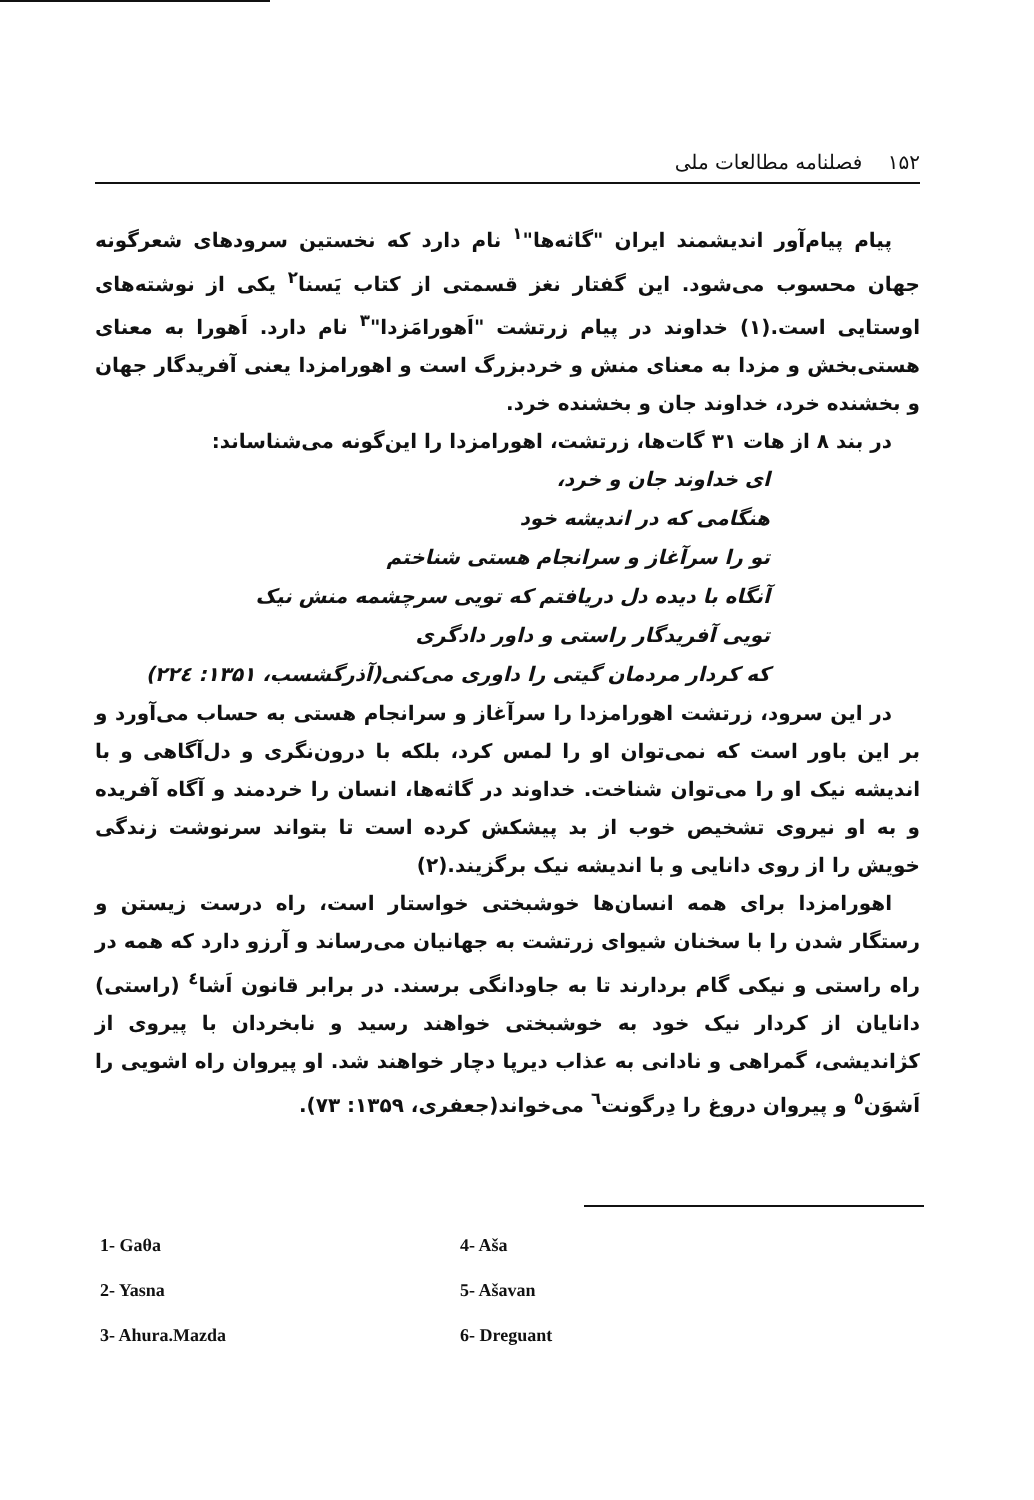۱۵۲ فصلنامه مطالعات ملی
پیام پیام‌آور اندیشمند ایران "گاثه‌ها"<sup>۱</sup> نام دارد که نخستین سرودهای شعرگونه جهان محسوب می‌شود. این گفتار نغز قسمتی از کتاب یَسنا<sup>۲</sup> یکی از نوشته‌های اوستایی است.(۱) خداوند در پیام زرتشت "اَهورامَزدا"<sup>۳</sup> نام دارد. اَهورا به معنای هستی‌بخش و مزدا به معنای منش و خردبزرگ است و اهورامزدا یعنی آفریدگار جهان و بخشنده خرد، خداوند جان و بخشنده خرد.
در بند ۸ از هات ۳۱ گات‌ها، زرتشت، اهورامزدا را این‌گونه می‌شناساند:
ای خداوند جان و خرد،
هنگامی که در اندیشه خود
تو را سرآغاز و سرانجام هستی شناختم
آنگاه با دیده دل دریافتم که تویی سرچشمه منش نیک
تویی آفریدگار راستی و داور دادگری
که کردار مردمان گیتی را داوری می‌کنی(آذرگشسب، ۱۳۵۱: ۲۲٤)
در این سرود، زرتشت اهورامزدا را سرآغاز و سرانجام هستی به حساب می‌آورد و بر این باور است که نمی‌توان او را لمس کرد، بلکه با درون‌نگری و دل‌آگاهی و با اندیشه نیک او را می‌توان شناخت. خداوند در گاثه‌ها، انسان را خردمند و آگاه آفریده و به او نیروی تشخیص خوب از بد پیشکش کرده است تا بتواند سرنوشت زندگی خویش را از روی دانایی و با اندیشه نیک برگزیند.(۲)
اهورامزدا برای همه انسان‌ها خوشبختی خواستار است، راه درست زیستن و رستگار شدن را با سخنان شیوای زرتشت به جهانیان می‌رساند و آرزو دارد که همه در راه راستی و نیکی گام بردارند تا به جاودانگی برسند. در برابر قانون اَشا<sup>٤</sup> (راستی) دانایان از کردار نیک خود به خوشبختی خواهند رسید و نابخردان با پیروی از کژاندیشی، گمراهی و نادانی به عذاب دیرپا دچار خواهند شد. او پیروان راه اشویی را اَشوَن<sup>٥</sup> و پیروان دروغ را دِرگونت<sup>٦</sup> می‌خواند(جعفری، ۱۳۵۹: ۷۳).
1- Gaθa
4- Aša
2- Yasna
5- Ašavan
3- Ahura.Mazda
6- Dreguant